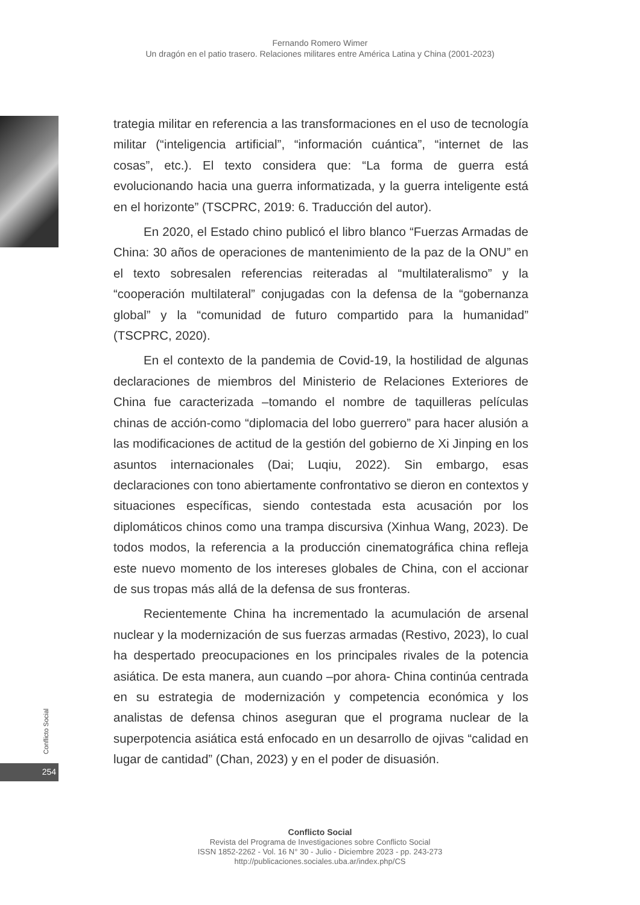Fernando Romero Wimer
Un dragón en el patio trasero. Relaciones militares entre América Latina y China (2001-2023)
trategia militar en referencia a las transformaciones en el uso de tecnología militar (“inteligencia artificial”, “información cuántica”, “internet de las cosas”, etc.). El texto considera que: “La forma de guerra está evolucionando hacia una guerra informatizada, y la guerra inteligente está en el horizonte” (TSCPRC, 2019: 6. Traducción del autor).
En 2020, el Estado chino publicó el libro blanco “Fuerzas Armadas de China: 30 años de operaciones de mantenimiento de la paz de la ONU” en el texto sobresalen referencias reiteradas al “multilateralismo” y la “cooperación multilateral” conjugadas con la defensa de la “gobernanza global” y la “comunidad de futuro compartido para la humanidad” (TSCPRC, 2020).
En el contexto de la pandemia de Covid-19, la hostilidad de algunas declaraciones de miembros del Ministerio de Relaciones Exteriores de China fue caracterizada –tomando el nombre de taquilleras películas chinas de acción-como “diplomacia del lobo guerrero” para hacer alusión a las modificaciones de actitud de la gestión del gobierno de Xi Jinping en los asuntos internacionales (Dai; Luqiu, 2022). Sin embargo, esas declaraciones con tono abiertamente confrontativo se dieron en contextos y situaciones específicas, siendo contestada esta acusación por los diplomáticos chinos como una trampa discursiva (Xinhua Wang, 2023). De todos modos, la referencia a la producción cinematográfica china refleja este nuevo momento de los intereses globales de China, con el accionar de sus tropas más allá de la defensa de sus fronteras.
Recientemente China ha incrementado la acumulación de arsenal nuclear y la modernización de sus fuerzas armadas (Restivo, 2023), lo cual ha despertado preocupaciones en los principales rivales de la potencia asiática. De esta manera, aun cuando –por ahora- China continúa centrada en su estrategia de modernización y competencia económica y los analistas de defensa chinos aseguran que el programa nuclear de la superpotencia asiática está enfocado en un desarrollo de ojivas “calidad en lugar de cantidad” (Chan, 2023) y en el poder de disuasión.
Conflicto Social
254
Conflicto Social
Revista del Programa de Investigaciones sobre Conflicto Social
ISSN 1852-2262 - Vol. 16 N° 30 - Julio - Diciembre 2023 - pp. 243-273
http://publicaciones.sociales.uba.ar/index.php/CS